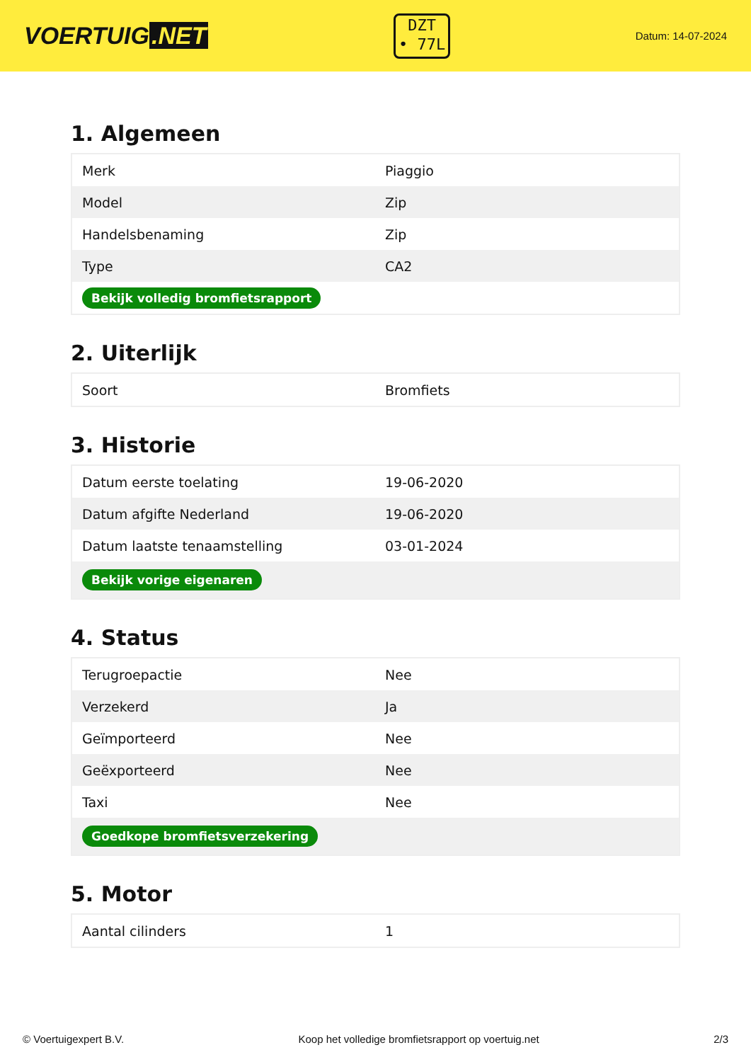VOERTUIG.NET
DZT
• 77L
Datum: 14-07-2024
1. Algemeen
| Merk | Piaggio |
| Model | Zip |
| Handelsbenaming | Zip |
| Type | CA2 |
| Bekijk volledig bromfietsrapport | |
2. Uiterlijk
| Soort | Bromfiets |
3. Historie
| Datum eerste toelating | 19-06-2020 |
| Datum afgifte Nederland | 19-06-2020 |
| Datum laatste tenaamstelling | 03-01-2024 |
| Bekijk vorige eigenaren | |
4. Status
| Terugroepactie | Nee |
| Verzekerd | Ja |
| Geïmporteerd | Nee |
| Geëxporteerd | Nee |
| Taxi | Nee |
| Goedkope bromfietsverzekering | |
5. Motor
| Aantal cilinders | 1 |
© Voertuigexpert B.V. Koop het volledige bromfietsrapport op voertuig.net 2/3